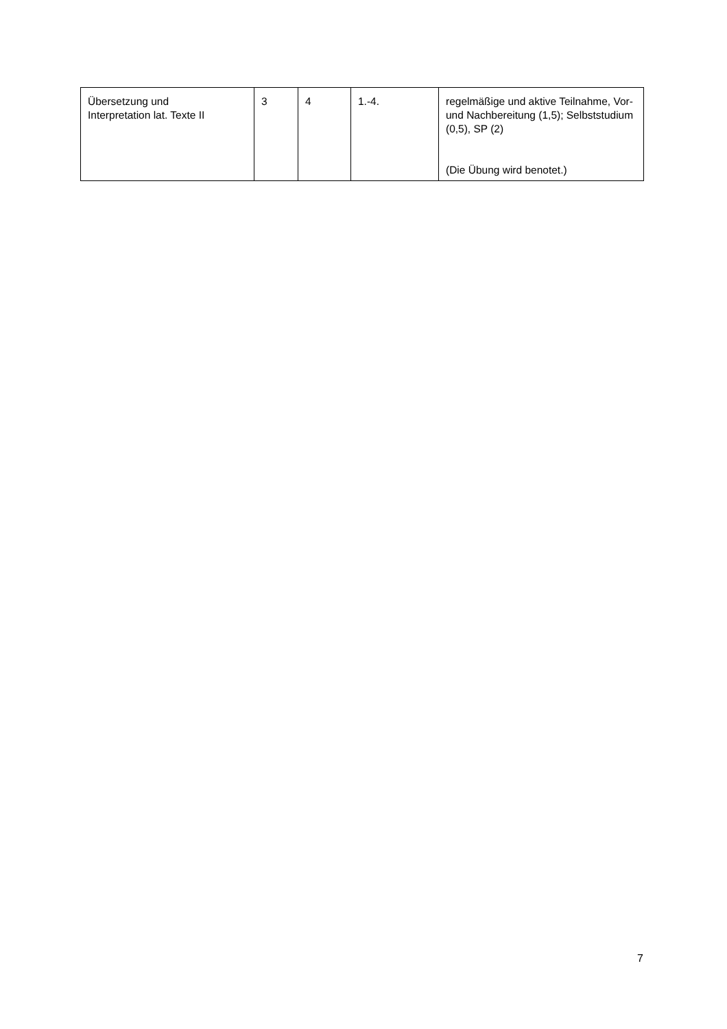| Übersetzung und Interpretation lat. Texte II | 3 | 4 | 1.-4. | regelmäßige und aktive Teilnahme, Vor- und Nachbereitung (1,5); Selbststudium (0,5), SP (2) (Die Übung wird benotet.) |
7